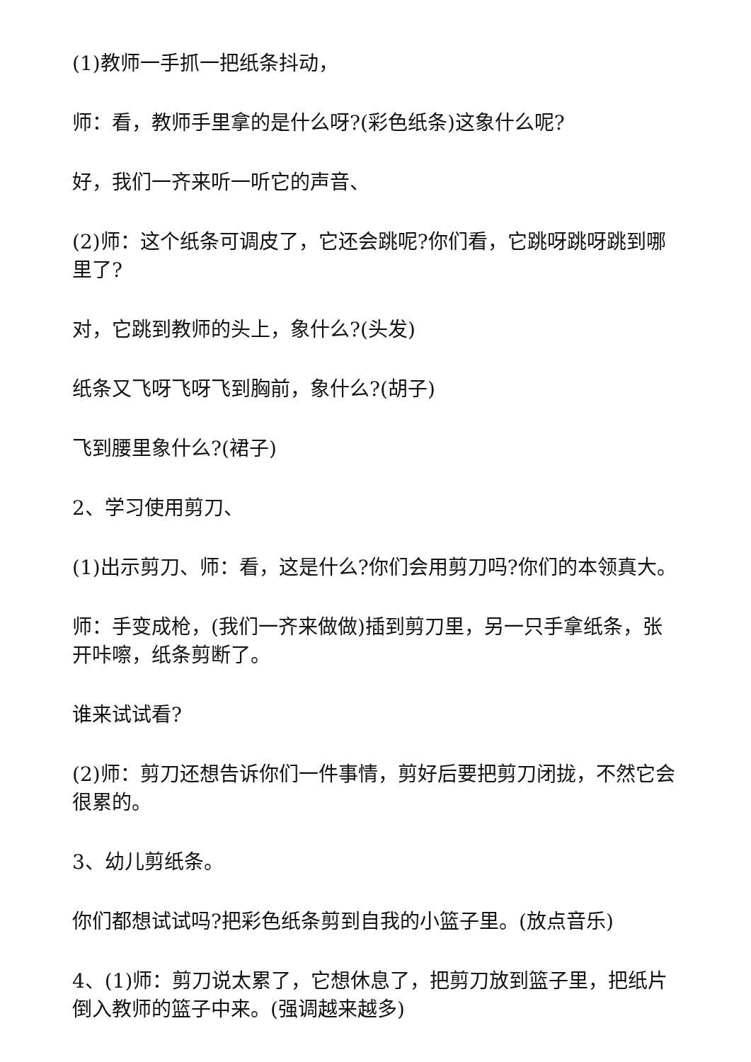(1)教师一手抓一把纸条抖动，
师：看，教师手里拿的是什么呀?(彩色纸条)这象什么呢?
好，我们一齐来听一听它的声音、
(2)师：这个纸条可调皮了，它还会跳呢?你们看，它跳呀跳呀跳到哪里了?
对，它跳到教师的头上，象什么?(头发)
纸条又飞呀飞呀飞到胸前，象什么?(胡子)
飞到腰里象什么?(裙子)
2、学习使用剪刀、
(1)出示剪刀、师：看，这是什么?你们会用剪刀吗?你们的本领真大。
师：手变成枪，(我们一齐来做做)插到剪刀里，另一只手拿纸条，张开咔嚓，纸条剪断了。
谁来试试看?
(2)师：剪刀还想告诉你们一件事情，剪好后要把剪刀闭拢，不然它会很累的。
3、幼儿剪纸条。
你们都想试试吗?把彩色纸条剪到自我的小篮子里。(放点音乐)
4、(1)师：剪刀说太累了，它想休息了，把剪刀放到篮子里，把纸片倒入教师的篮子中来。(强调越来越多)